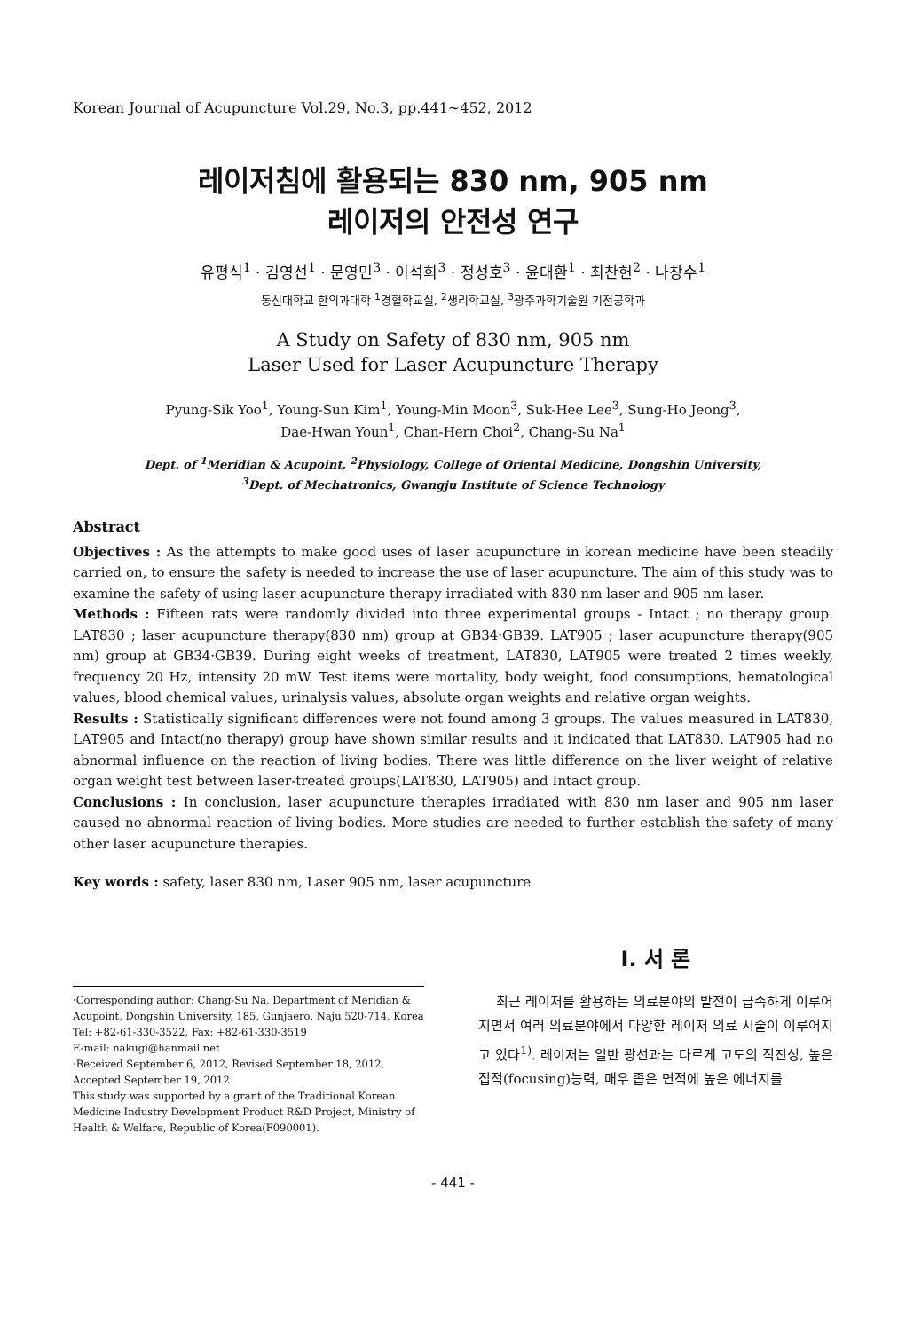Korean Journal of Acupuncture Vol.29, No.3, pp.441∼452, 2012
레이저침에 활용되는 830 nm, 905 nm
레이저의 안전성 연구
유평식<sup>1</sup> · 김영선<sup>1</sup> · 문영민<sup>3</sup> · 이석희<sup>3</sup> · 정성호<sup>3</sup> · 윤대환<sup>1</sup> · 최찬헌<sup>2</sup> · 나창수<sup>1</sup>
동신대학교 한의과대학 <sup>1</sup>경혈학교실, <sup>2</sup>생리학교실, <sup>3</sup>광주과학기술원 기전공학과
A Study on Safety of 830 nm, 905 nm
Laser Used for Laser Acupuncture Therapy
Pyung-Sik Yoo<sup>1</sup>, Young-Sun Kim<sup>1</sup>, Young-Min Moon<sup>3</sup>, Suk-Hee Lee<sup>3</sup>, Sung-Ho Jeong<sup>3</sup>,
Dae-Hwan Youn<sup>1</sup>, Chan-Hern Choi<sup>2</sup>, Chang-Su Na<sup>1</sup>
Dept. of <sup>1</sup>Meridian & Acupoint, <sup>2</sup>Physiology, College of Oriental Medicine, Dongshin University,
<sup>3</sup> Dept. of Mechatronics, Gwangju Institute of Science Technology
Abstract
Objectives : As the attempts to make good uses of laser acupuncture in korean medicine have been steadily carried on, to ensure the safety is needed to increase the use of laser acupuncture. The aim of this study was to examine the safety of using laser acupuncture therapy irradiated with 830 nm laser and 905 nm laser.
Methods : Fifteen rats were randomly divided into three experimental groups - Intact ; no therapy group. LAT830 ; laser acupuncture therapy(830 nm) group at GB34·GB39. LAT905 ; laser acupuncture therapy(905 nm) group at GB34·GB39. During eight weeks of treatment, LAT830, LAT905 were treated 2 times weekly, frequency 20 Hz, intensity 20 mW. Test items were mortality, body weight, food consumptions, hematological values, blood chemical values, urinalysis values, absolute organ weights and relative organ weights.
Results : Statistically significant differences were not found among 3 groups. The values measured in LAT830, LAT905 and Intact(no therapy) group have shown similar results and it indicated that LAT830, LAT905 had no abnormal influence on the reaction of living bodies. There was little difference on the liver weight of relative organ weight test between laser-treated groups(LAT830, LAT905) and Intact group.
Conclusions : In conclusion, laser acupuncture therapies irradiated with 830 nm laser and 905 nm laser caused no abnormal reaction of living bodies. More studies are needed to further establish the safety of many other laser acupuncture therapies.
Key words : safety, laser 830 nm, Laser 905 nm, laser acupuncture
·Corresponding author: Chang-Su Na, Department of Meridian & Acupoint, Dongshin University, 185, Gunjaero, Naju 520-714, Korea
Tel: +82-61-330-3522, Fax: +82-61-330-3519
E-mail: nakugi@hanmail.net
·Received September 6, 2012, Revised September 18, 2012, Accepted September 19, 2012
This study was supported by a grant of the Traditional Korean Medicine Industry Development Product R&D Project, Ministry of Health & Welfare, Republic of Korea(F090001).
I. 서 론
최근 레이저를 활용하는 의료분야의 발전이 급속하게 이루어지면서 여러 의료분야에서 다양한 레이저 의료 시술이 이루어지고 있다<sup>1)</sup>. 레이저는 일반 광선과는 다르게 고도의 직진성, 높은 집적(focusing)능력, 매우 좁은 면적에 높은 에너지를
- 441 -